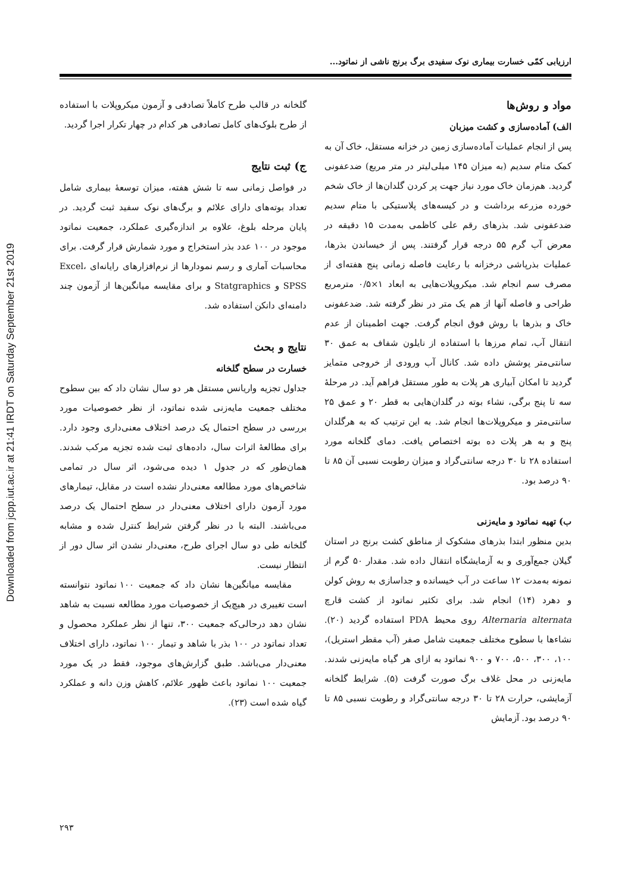Downloaded from jcpp.iut.ac.ir at 21:41 IRDT on Saturday September 21st 2019
ارزیابی کمّی خسارت بیماری نوک سفیدی برگ برنج ناشی از نماتود...
مواد و روش‌ها
الف) آماده‌سازی و کشت میزبان
پس از انجام عملیات آماده‌سازی زمین در خزانه مستقل، خاک آن به کمک متام سدیم (به میزان ۱۴۵ میلی‌لیتر در متر مربع) ضدعفونی گردید. هم‌زمان خاک مورد نیاز جهت پر کردن گلدان‌ها از خاک شخم خورده مزرعه برداشت و در کیسه‌های پلاستیکی با متام سدیم ضدعفونی شد. بذرهای رقم علی کاظمی به‌مدت ۱۵ دقیقه در معرض آب گرم ۵۵ درجه قرار گرفتند. پس از خیساندن بذرها، عملیات بذرپاشی درخزانه با رعایت فاصله زمانی پنج هفته‌ای از مصرف سم انجام شد. میکروپلات‌هایی به ابعاد ۱×۰/۵ مترمربع طراحی و فاصله آنها از هم یک متر در نظر گرفته شد. ضدعفونی خاک و بذرها با روش فوق انجام گرفت. جهت اطمینان از عدم انتقال آب، تمام مرزها با استفاده از نایلون شفاف به عمق ۳۰ سانتی‌متر پوشش داده شد. کانال آب ورودی از خروجی متمایز گردید تا امکان آبیاری هر پلات به طور مستقل فراهم آید. در مرحلهٔ سه تا پنج برگی، نشاء بوته در گلدان‌هایی به قطر ۲۰ و عمق ۲۵ سانتی‌متر و میکروپلات‌ها انجام شد. به این ترتیب که به هرگلدان پنج و به هر پلات ده بوته اختصاص یافت. دمای گلخانه مورد استفاده ۲۸ تا ۳۰ درجه سانتی‌گراد و میزان رطوبت نسبی آن ۸۵ تا ۹۰ درصد بود.
ب) تهیه نماتود و مایه‌زنی
بدین منظور ابتدا بذرهای مشکوک از مناطق کشت برنج در استان گیلان جمع‌آوری و به آزمایشگاه انتقال داده شد. مقدار ۵۰ گرم از نمونه به‌مدت ۱۲ ساعت در آب خیسانده و جداسازی به روش کولن و دهرد (۱۴) انجام شد. برای تکثیر نماتود از کشت قارچ Alternaria alternata روی محیط PDA استفاده گردید (۲۰). نشاءها با سطوح مختلف جمعیت شامل صفر (آب مقطر استریل)، ۱۰۰، ۳۰۰، ۵۰۰، ۷۰۰ و ۹۰۰ نماتود به ازای هر گیاه مایه‌زنی شدند. مایه‌زنی در محل غلاف برگ صورت گرفت (۵). شرایط گلخانه آزمایشی، حرارت ۲۸ تا ۳۰ درجه سانتی‌گراد و رطوبت نسبی ۸۵ تا ۹۰ درصد بود. آزمایش
گلخانه در قالب طرح کاملاً تصادفی و آزمون میکروپلات با استفاده از طرح بلوک‌های کامل تصادفی هر کدام در چهار تکرار اجرا گردید.
ج) ثبت نتایج
در فواصل زمانی سه تا شش هفته، میزان توسعهٔ بیماری شامل تعداد بوته‌های دارای علائم و برگ‌های نوک سفید ثبت گردید. در پایان مرحله بلوغ، علاوه بر اندازه‌گیری عملکرد، جمعیت نماتود موجود در ۱۰۰ عدد بذر استخراج و مورد شمارش قرار گرفت. برای محاسبات آماری و رسم نمودارها از نرم‌افزارهای رایانه‌ای Excel، SPSS و Statgraphics و برای مقایسه میانگین‌ها از آزمون چند دامنه‌ای دانکن استفاده شد.
نتایج و بحث
خسارت در سطح گلخانه
جداول تجزیه واریانس مستقل هر دو سال نشان داد که بین سطوح مختلف جمعیت مایه‌زنی شده نماتود، از نظر خصوصیات مورد بررسی در سطح احتمال یک درصد اختلاف معنی‌داری وجود دارد. برای مطالعهٔ اثرات سال، داده‌های ثبت شده تجزیه مرکب شدند. همان‌طور که در جدول ۱ دیده می‌شود، اثر سال در تمامی شاخص‌های مورد مطالعه معنی‌دار نشده است در مقابل، تیمارهای مورد آزمون دارای اختلاف معنی‌دار در سطح احتمال یک درصد می‌باشند. البته با در نظر گرفتن شرایط کنترل شده و مشابه گلخانه طی دو سال اجرای طرح، معنی‌دار نشدن اثر سال دور از انتظار نیست.
مقایسه میانگین‌ها نشان داد که جمعیت ۱۰۰ نماتود نتوانسته است تغییری در هیچ‌یک از خصوصیات مورد مطالعه نسبت به شاهد نشان دهد درحالی‌که جمعیت ۳۰۰، تنها از نظر عملکرد محصول و تعداد نماتود در ۱۰۰ بذر با شاهد و تیمار ۱۰۰ نماتود، دارای اختلاف معنی‌دار می‌باشد. طبق گزارش‌های موجود، فقط در یک مورد جمعیت ۱۰۰ نماتود باعث ظهور علائم، کاهش وزن دانه و عملکرد گیاه شده است (۲۳).
۲۹۳